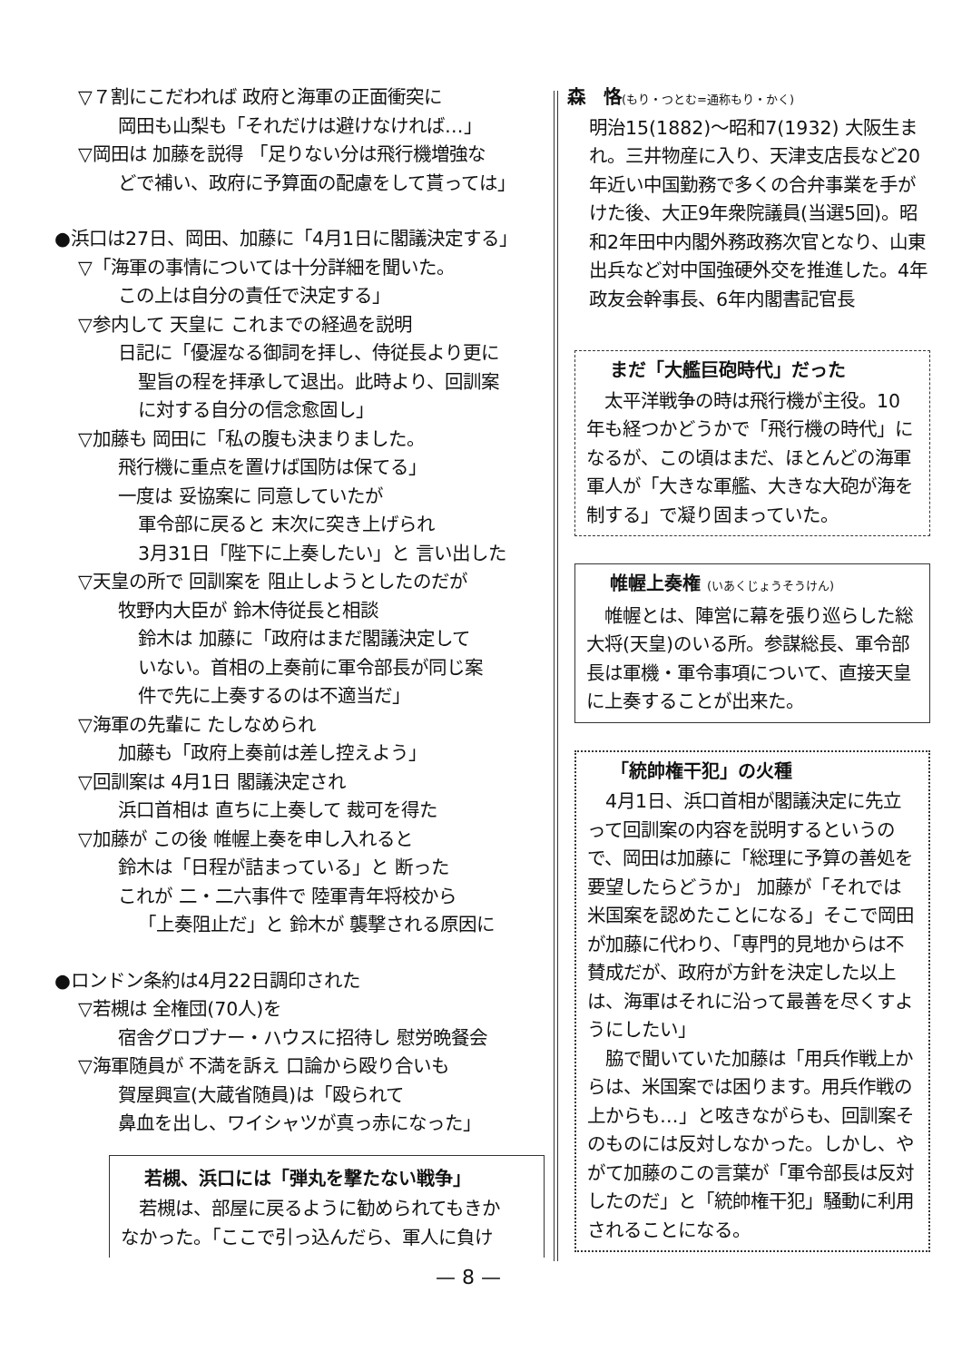▽７割にこだわれば 政府と海軍の正面衝突に
岡田も山梨も「それだけは避けなければ…」
▽岡田は 加藤を説得 「足りない分は飛行機増強な
どで補い、政府に予算面の配慮をして貰っては」
●浜口は27日、岡田、加藤に「4月1日に閣議決定する」
▽「海軍の事情については十分詳細を聞いた。
この上は自分の責任で決定する」
▽参内して 天皇に これまでの経過を説明
日記に「優渥なる御詞を拝し、侍従長より更に
聖旨の程を拝承して退出。此時より、回訓案
に対する自分の信念愈固し」
▽加藤も 岡田に「私の腹も決まりました。
飛行機に重点を置けば国防は保てる」
一度は 妥協案に 同意していたが
軍令部に戻ると 末次に突き上げられ
3月31日「陛下に上奏したい」と 言い出した
▽天皇の所で 回訓案を 阻止しようとしたのだが
牧野内大臣が 鈴木侍従長と相談
鈴木は 加藤に「政府はまだ閣議決定して
いない。首相の上奏前に軍令部長が同じ案
件で先に上奏するのは不適当だ」
▽海軍の先輩に たしなめられ
加藤も「政府上奏前は差し控えよう」
▽回訓案は 4月1日 閣議決定され
浜口首相は 直ちに上奏して 裁可を得た
▽加藤が この後 帷幄上奏を申し入れると
鈴木は「日程が詰まっている」と 断った
これが 二・二六事件で 陸軍青年将校から
「上奏阻止だ」と 鈴木が 襲撃される原因に
●ロンドン条約は4月22日調印された
▽若槻は 全権団(70人)を
宿舎グロブナー・ハウスに招待し 慰労晩餐会
▽海軍随員が 不満を訴え 口論から殴り合いも
賀屋興宣(大蔵省随員)は「殴られて
鼻血を出し、ワイシャツが真っ赤になった」
若槻、浜口には「弾丸を撃たない戦争」
　若槻は、部屋に戻るように勧められてもきか
なかった。「ここで引っ込んだら、軍人に負け
森　恪(もり・つとむ=通称もり・かく)
明治15(1882)～昭和7(1932) 大阪生まれ。三井物産に入り、天津支店長など20年近い中国勤務で多くの合弁事業を手がけた後、大正9年衆院議員(当選5回)。昭和2年田中内閣外務政務次官となり、山東出兵など対中国強硬外交を推進した。4年政友会幹事長、6年内閣書記官長
まだ「大艦巨砲時代」だった
　太平洋戦争の時は飛行機が主役。10年も経つかどうかで「飛行機の時代」になるが、この頃はまだ、ほとんどの海軍軍人が「大きな軍艦、大きな大砲が海を制する」で凝り固まっていた。
帷幄上奏権 (いあくじょうそうけん)
　帷幄とは、陣営に幕を張り巡らした総大将(天皇)のいる所。参謀総長、軍令部長は軍機・軍令事項について、直接天皇に上奏することが出来た。
「統帥権干犯」の火種
　4月1日、浜口首相が閣議決定に先立って回訓案の内容を説明するというので、岡田は加藤に「総理に予算の善処を要望したらどうか」 加藤が「それでは米国案を認めたことになる」そこで岡田が加藤に代わり、「専門的見地からは不賛成だが、政府が方針を決定した以上は、海軍はそれに沿って最善を尽くすようにしたい」
　脇で聞いていた加藤は「用兵作戦上からは、米国案では困ります。用兵作戦の上からも…」と呟きながらも、回訓案そのものには反対しなかった。しかし、やがて加藤のこの言葉が「軍令部長は反対したのだ」と「統帥権干犯」騒動に利用されることになる。
— 8 —